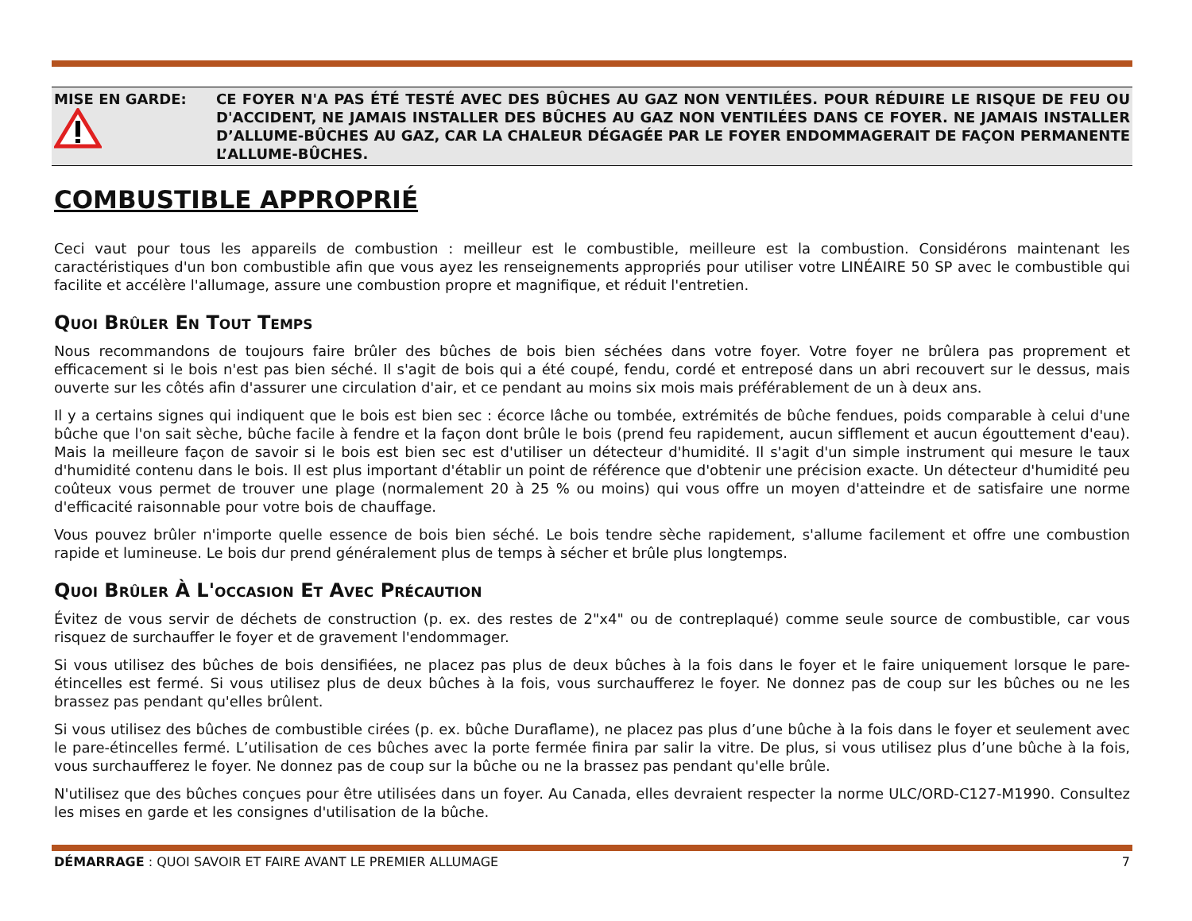MISE EN GARDE:
CE FOYER N'A PAS ÉTÉ TESTÉ AVEC DES BÛCHES AU GAZ NON VENTILÉES. POUR RÉDUIRE LE RISQUE DE FEU OU D'ACCIDENT, NE JAMAIS INSTALLER DES BÛCHES AU GAZ NON VENTILÉES DANS CE FOYER. NE JAMAIS INSTALLER D’ALLUME-BÛCHES AU GAZ, CAR LA CHALEUR DÉGAGÉE PAR LE FOYER ENDOMMAGERAIT DE FAÇON PERMANENTE L’ALLUME-BÛCHES.
COMBUSTIBLE APPROPRIÉ
Ceci vaut pour tous les appareils de combustion : meilleur est le combustible, meilleure est la combustion. Considérons maintenant les caractéristiques d'un bon combustible afin que vous ayez les renseignements appropriés pour utiliser votre LINÉAIRE 50 SP avec le combustible qui facilite et accélère l'allumage, assure une combustion propre et magnifique, et réduit l'entretien.
Quoi Brûler En Tout Temps
Nous recommandons de toujours faire brûler des bûches de bois bien séchées dans votre foyer. Votre foyer ne brûlera pas proprement et efficacement si le bois n'est pas bien séché. Il s'agit de bois qui a été coupé, fendu, cordé et entreposé dans un abri recouvert sur le dessus, mais ouverte sur les côtés afin d'assurer une circulation d'air, et ce pendant au moins six mois mais préférablement de un à deux ans.
Il y a certains signes qui indiquent que le bois est bien sec : écorce lâche ou tombée, extrémités de bûche fendues, poids comparable à celui d'une bûche que l'on sait sèche, bûche facile à fendre et la façon dont brûle le bois (prend feu rapidement, aucun sifflement et aucun égouttement d'eau). Mais la meilleure façon de savoir si le bois est bien sec est d'utiliser un détecteur d'humidité. Il s'agit d'un simple instrument qui mesure le taux d'humidité contenu dans le bois. Il est plus important d'établir un point de référence que d'obtenir une précision exacte. Un détecteur d'humidité peu coûteux vous permet de trouver une plage (normalement 20 à 25 % ou moins) qui vous offre un moyen d'atteindre et de satisfaire une norme d'efficacité raisonnable pour votre bois de chauffage.
Vous pouvez brûler n'importe quelle essence de bois bien séché. Le bois tendre sèche rapidement, s'allume facilement et offre une combustion rapide et lumineuse. Le bois dur prend généralement plus de temps à sécher et brûle plus longtemps.
Quoi Brûler À L'occasion Et Avec Précaution
Évitez de vous servir de déchets de construction (p. ex. des restes de 2"x4" ou de contreplaqué) comme seule source de combustible, car vous risquez de surchauffer le foyer et de gravement l'endommager.
Si vous utilisez des bûches de bois densifiées, ne placez pas plus de deux bûches à la fois dans le foyer et le faire uniquement lorsque le pare-étincelles est fermé. Si vous utilisez plus de deux bûches à la fois, vous surchaufferez le foyer. Ne donnez pas de coup sur les bûches ou ne les brassez pas pendant qu'elles brûlent.
Si vous utilisez des bûches de combustible cirées (p. ex. bûche Duraflame), ne placez pas plus d’une bûche à la fois dans le foyer et seulement avec le pare-étincelles fermé. L’utilisation de ces bûches avec la porte fermée finira par salir la vitre. De plus, si vous utilisez plus d’une bûche à la fois, vous surchaufferez le foyer. Ne donnez pas de coup sur la bûche ou ne la brassez pas pendant qu'elle brûle.
N'utilisez que des bûches conçues pour être utilisées dans un foyer. Au Canada, elles devraient respecter la norme ULC/ORD-C127-M1990. Consultez les mises en garde et les consignes d'utilisation de la bûche.
DÉMARRAGE : QUOI SAVOIR ET FAIRE AVANT LE PREMIER ALLUMAGE 7